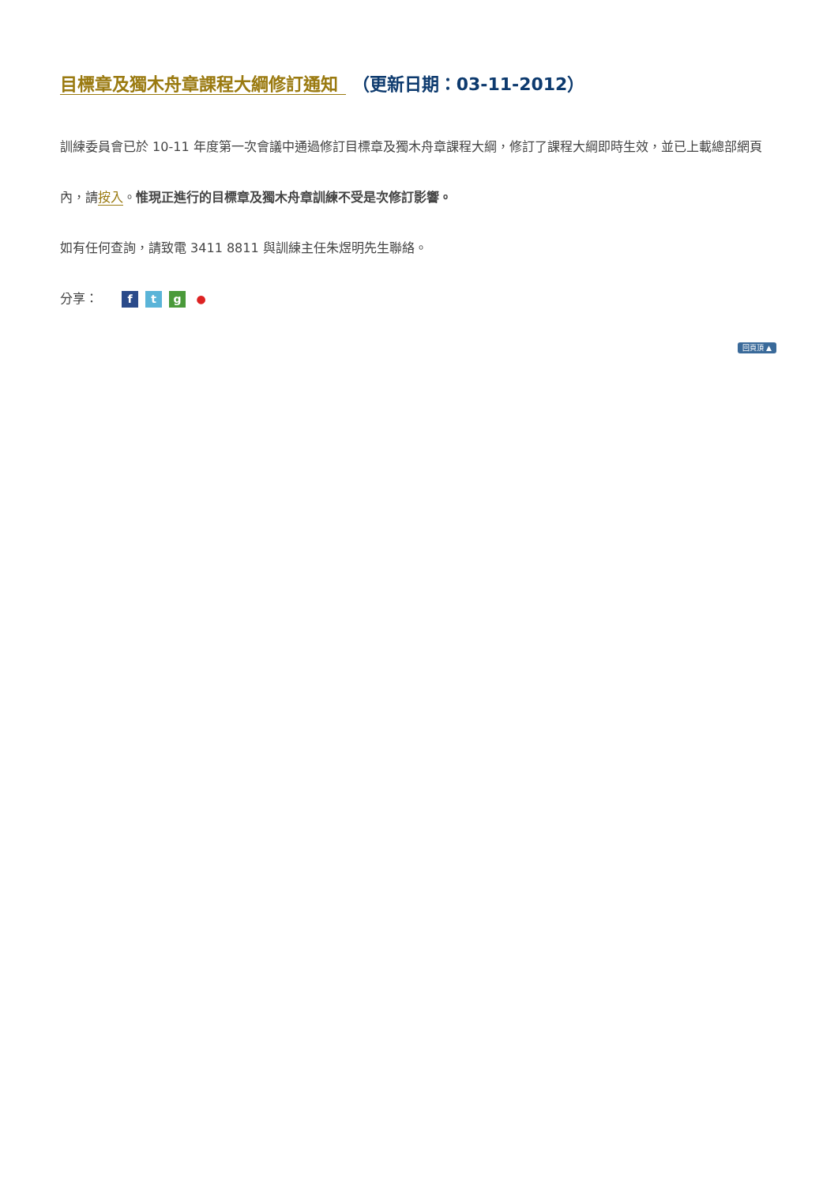目標章及獨木舟章課程大綱修訂通知 （更新日期：03-11-2012）
訓練委員會已於 10-11 年度第一次會議中通過修訂目標章及獨木舟章課程大綱，修訂了課程大綱即時生效，並已上載總部網頁內，請按入。惟現正進行的目標章及獨木舟章訓練不受是次修訂影響。
如有任何查詢，請致電 3411 8811 與訓練主任朱煜明先生聯絡。
分享： ftg ●
回頁頂 ▲